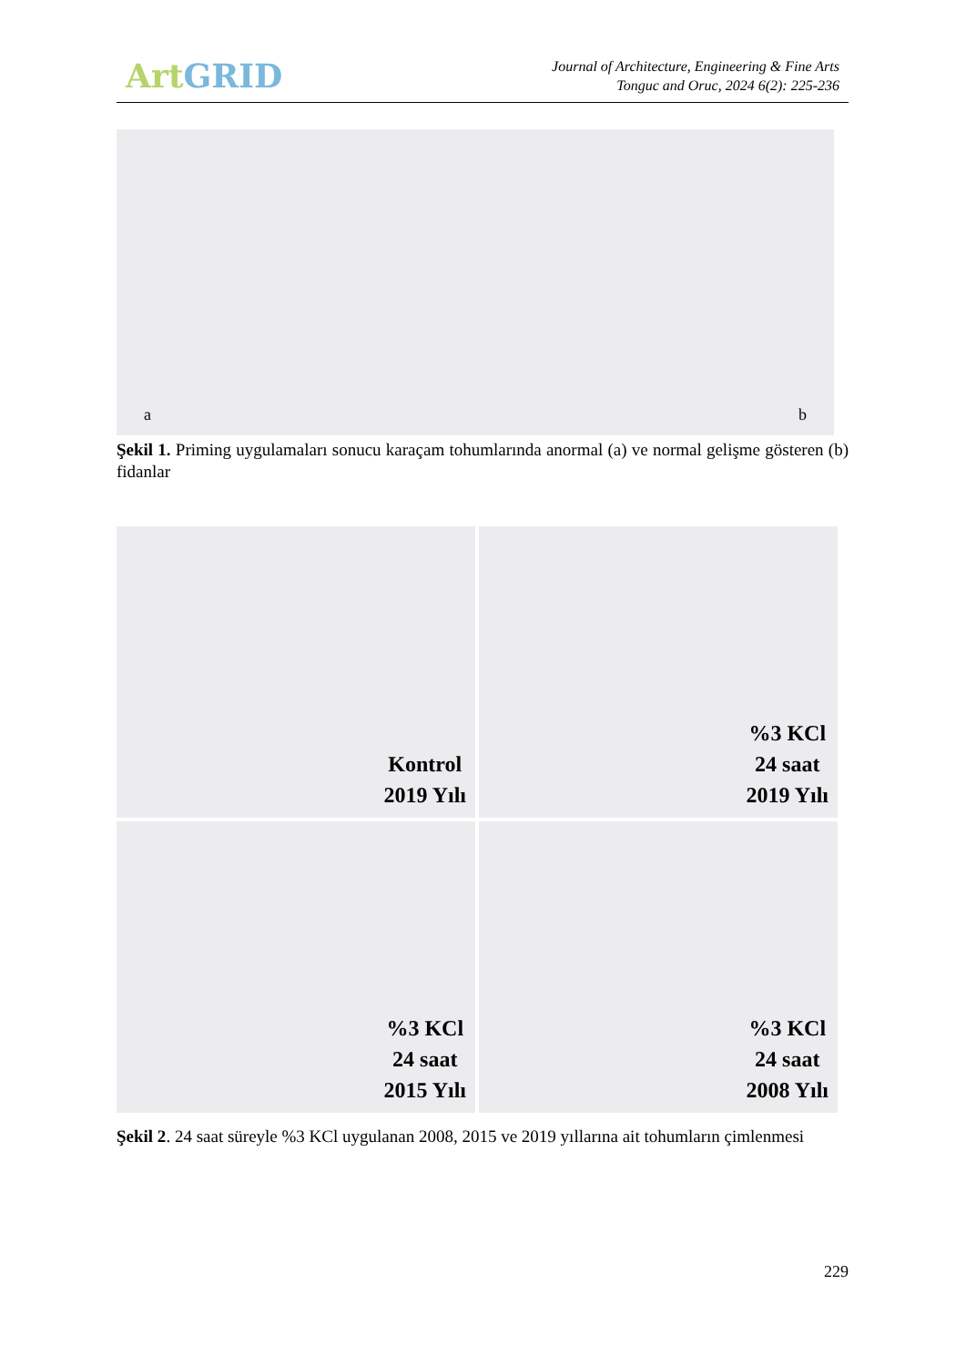Art GRID
Journal of Architecture, Engineering & Fine Arts
Tonguc and Oruc, 2024 6(2): 225-236
a b
Şekil 1. Priming uygulamaları sonucu karaçam tohumlarında anormal (a) ve normal gelişme gösteren (b) fidanlar
Kontrol
2019 Yılı
%3 KCl
24 saat
2019 Yılı
%3 KCl
24 saat
2015 Yılı
%3 KCl
24 saat
2008 Yılı
Şekil 2. 24 saat süreyle %3 KCl uygulanan 2008, 2015 ve 2019 yıllarına ait tohumların çimlenmesi
229